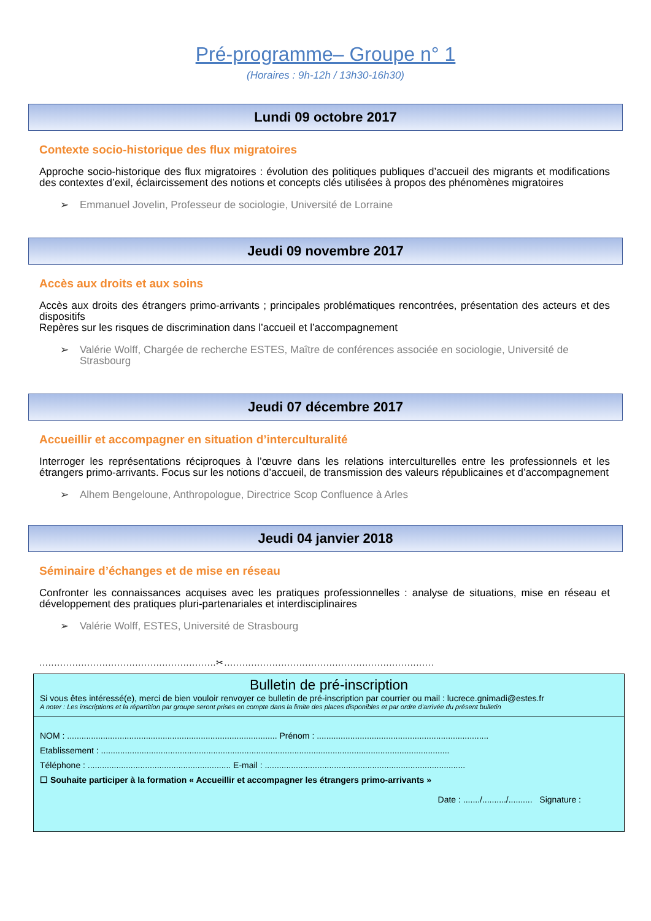Pré-programme– Groupe n° 1
(Horaires : 9h-12h / 13h30-16h30)
Lundi 09 octobre 2017
Contexte socio-historique des flux migratoires
Approche socio-historique des flux migratoires : évolution des politiques publiques d’accueil des migrants et modifications des contextes d’exil, éclaircissement des notions et concepts clés utilisées à propos des phénomènes migratoires
➢ Emmanuel Jovelin, Professeur de sociologie, Université de Lorraine
Jeudi 09 novembre 2017
Accès aux droits et aux soins
Accès aux droits des étrangers primo-arrivants ; principales problématiques rencontrées, présentation des acteurs et des dispositifs
Repères sur les risques de discrimination dans l’accueil et l’accompagnement
➢ Valérie Wolff, Chargée de recherche ESTES, Maître de conférences associée en sociologie, Université de Strasbourg
Jeudi 07 décembre 2017
Accueillir et accompagner en situation d’interculturalité
Interroger les représentations réciproques à l’œuvre dans les relations interculturelles entre les professionnels et les étrangers primo-arrivants. Focus sur les notions d’accueil, de transmission des valeurs républicaines et d’accompagnement
➢ Alhem Bengeloune, Anthropologue, Directrice Scop Confluence à Arles
Jeudi 04 janvier 2018
Séminaire d’échanges et de mise en réseau
Confronter les connaissances acquises avec les pratiques professionnelles : analyse de situations, mise en réseau et développement des pratiques pluri-partenariales et interdisciplinaires
➢ Valérie Wolff, ESTES, Université de Strasbourg
...........................................................✂......................................................................
Bulletin de pré-inscription
Si vous êtes intéressé(e), merci de bien vouloir renvoyer ce bulletin de pré-inscription par courrier ou mail : lucrece.gnimadi@estes.fr
A noter : Les inscriptions et la répartition par groupe seront prises en compte dans la limite des places disponibles et par ordre d’arrivée du présent bulletin
NOM : ........................................................................................ Prénom : ........................................................................
Etablissement : ..................................................................................................................................................
Téléphone : ............................................................ E-mail : ....................................................................................
☐ Souhaite participer à la formation « Accueillir et accompagner les étrangers primo-arrivants »
Date : ......./........../.......... Signature :